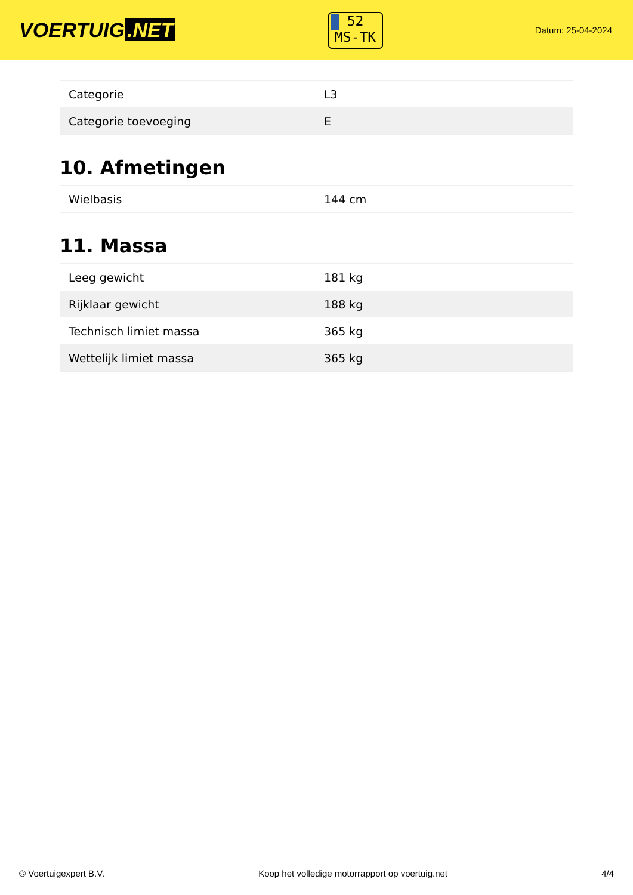VOERTUIG.NET
52
MS-TK
Datum: 25-04-2024
| Categorie | L3 |
| Categorie toevoeging | E |
10. Afmetingen
| Wielbasis | 144 cm |
11. Massa
| Leeg gewicht | 181 kg |
| Rijklaar gewicht | 188 kg |
| Technisch limiet massa | 365 kg |
| Wettelijk limiet massa | 365 kg |
© Voertuigexpert B.V. Koop het volledige motorrapport op voertuig.net 4/4